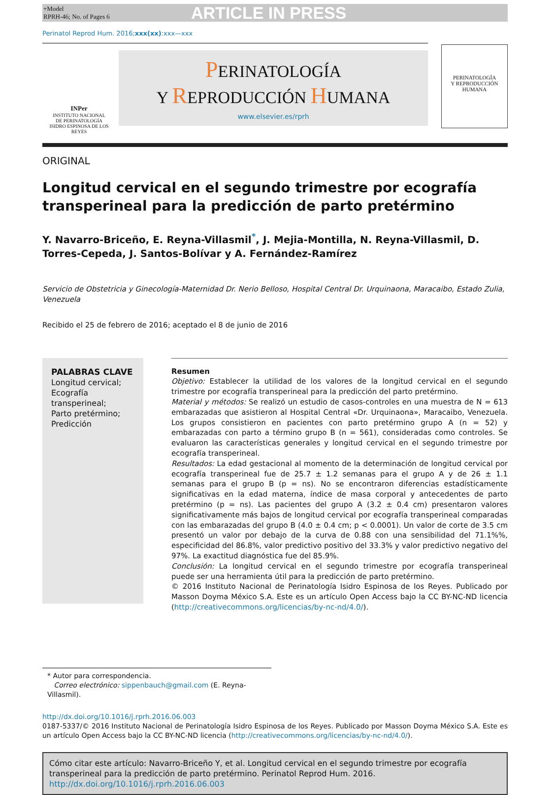+Model
RPRH-46; No. of Pages 6
ARTICLE IN PRESS
Perinatol Reprod Hum. 2016;xxx(xx):xxx—xxx
INPer
INSTITUTO NACIONAL
DE PERINATOLOGÍA
ISIDRO ESPINOSA DE LOS REYES
PERINATOLOGÍA
Y REPRODUCCIÓN HUMANA
www.elsevier.es/rprh
PERINATOLOGÍA
Y REPRODUCCIÓN HUMANA
ORIGINAL
Longitud cervical en el segundo trimestre por ecografía transperineal para la predicción de parto pretérmino
Y. Navarro-Briceño, E. Reyna-Villasmil<sup>*</sup>, J. Mejia-Montilla, N. Reyna-Villasmil, D. Torres-Cepeda, J. Santos-Bolívar y A. Fernández-Ramírez
Servicio de Obstetricia y Ginecología-Maternidad Dr. Nerio Belloso, Hospital Central Dr. Urquinaona, Maracaibo, Estado Zulia, Venezuela
Recibido el 25 de febrero de 2016; aceptado el 8 de junio de 2016
PALABRAS CLAVE
Longitud cervical;
Ecografía transperineal;
Parto pretérmino;
Predicción
Resumen
Objetivo: Establecer la utilidad de los valores de la longitud cervical en el segundo trimestre por ecografía transperineal para la predicción del parto pretérmino.
Material y métodos: Se realizó un estudio de casos-controles en una muestra de N = 613 embarazadas que asistieron al Hospital Central «Dr. Urquinaona», Maracaibo, Venezuela. Los grupos consistieron en pacientes con parto pretérmino grupo A (n = 52) y embarazadas con parto a término grupo B (n = 561), consideradas como controles. Se evaluaron las características generales y longitud cervical en el segundo trimestre por ecografía transperineal.
Resultados: La edad gestacional al momento de la determinación de longitud cervical por ecografía transperineal fue de 25.7 ± 1.2 semanas para el grupo A y de 26 ± 1.1 semanas para el grupo B (p = ns). No se encontraron diferencias estadísticamente significativas en la edad materna, índice de masa corporal y antecedentes de parto pretérmino (p = ns). Las pacientes del grupo A (3.2 ± 0.4 cm) presentaron valores significativamente más bajos de longitud cervical por ecografía transperineal comparadas con las embarazadas del grupo B (4.0 ± 0.4 cm; p < 0.0001). Un valor de corte de 3.5 cm presentó un valor por debajo de la curva de 0.88 con una sensibilidad del 71.1%%, especificidad del 86.8%, valor predictivo positivo del 33.3% y valor predictivo negativo del 97%. La exactitud diagnóstica fue del 85.9%.
Conclusión: La longitud cervical en el segundo trimestre por ecografía transperineal puede ser una herramienta útil para la predicción de parto pretérmino.
© 2016 Instituto Nacional de Perinatología Isidro Espinosa de los Reyes. Publicado por Masson Doyma México S.A. Este es un artículo Open Access bajo la CC BY-NC-ND licencia (http://creativecommons.org/licencias/by-nc-nd/4.0/).
* Autor para correspondencia.
Correo electrónico: sippenbauch@gmail.com (E. Reyna-Villasmil).
http://dx.doi.org/10.1016/j.rprh.2016.06.003
0187-5337/© 2016 Instituto Nacional de Perinatología Isidro Espinosa de los Reyes. Publicado por Masson Doyma México S.A. Este es un artículo Open Access bajo la CC BY-NC-ND licencia (http://creativecommons.org/licencias/by-nc-nd/4.0/).
Cómo citar este artículo: Navarro-Briceño Y, et al. Longitud cervical en el segundo trimestre por ecografía transperineal para la predicción de parto pretérmino. Perinatol Reprod Hum. 2016. http://dx.doi.org/10.1016/j.rprh.2016.06.003